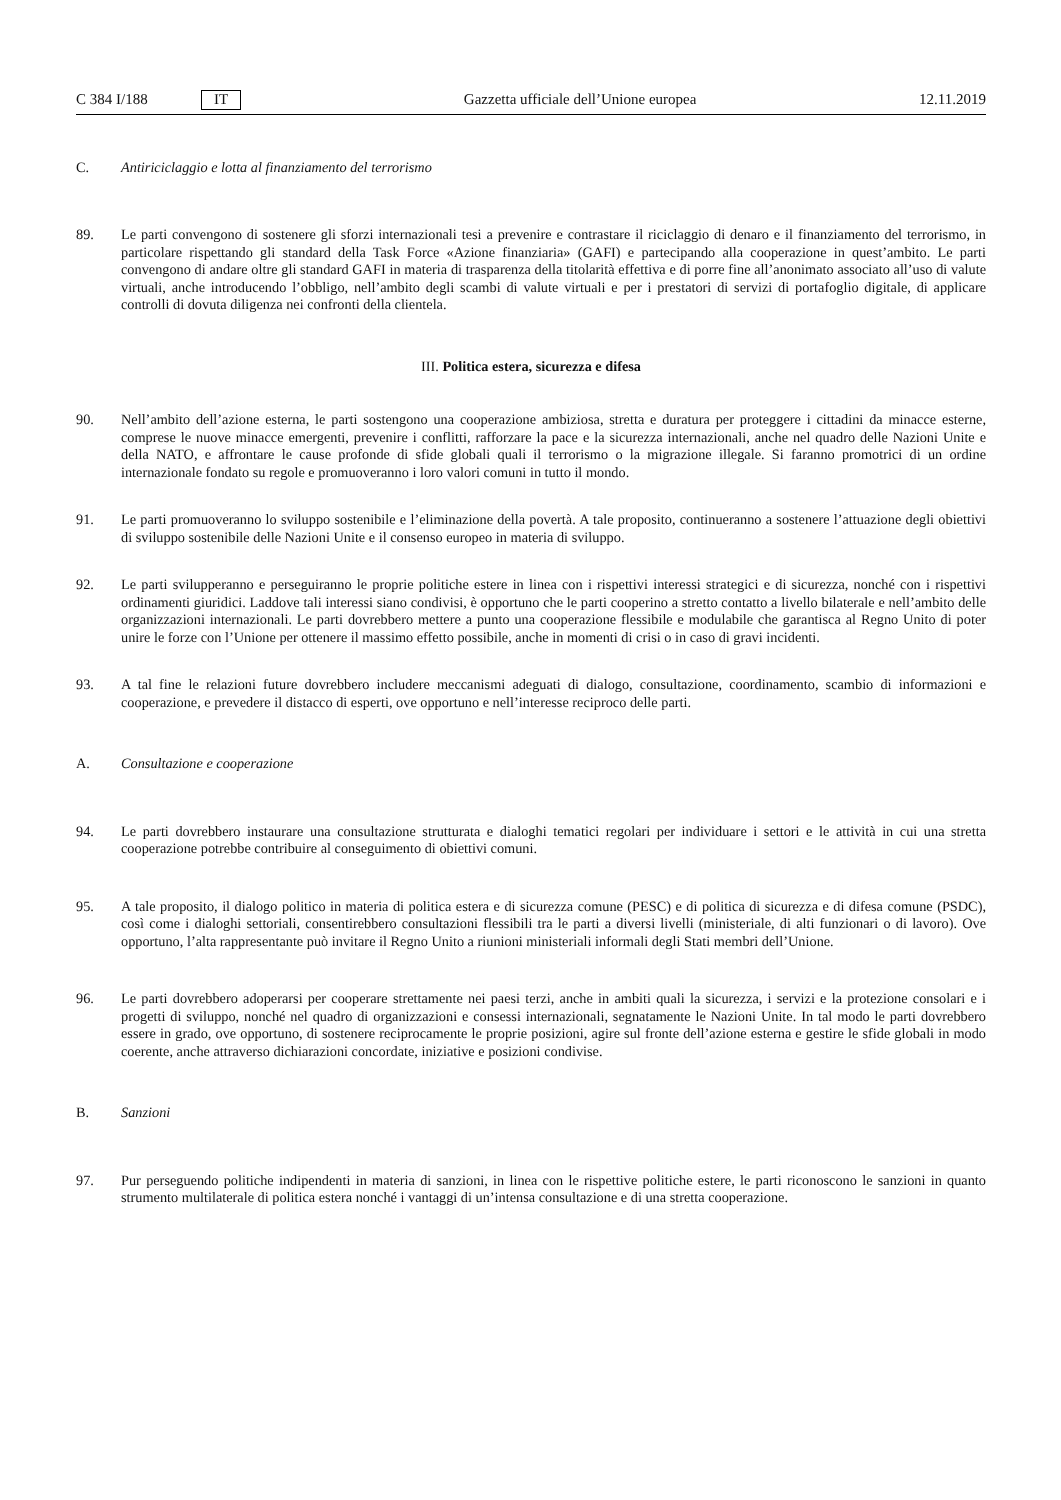C 384 I/188 IT Gazzetta ufficiale dell’Unione europea 12.11.2019
C. Antiriciclaggio e lotta al finanziamento del terrorismo
89. Le parti convengono di sostenere gli sforzi internazionali tesi a prevenire e contrastare il riciclaggio di denaro e il finanziamento del terrorismo, in particolare rispettando gli standard della Task Force «Azione finanziaria» (GAFI) e partecipando alla cooperazione in quest’ambito. Le parti convengono di andare oltre gli standard GAFI in materia di trasparenza della titolarità effettiva e di porre fine all’anonimato associato all’uso di valute virtuali, anche introducendo l’obbligo, nell’ambito degli scambi di valute virtuali e per i prestatori di servizi di portafoglio digitale, di applicare controlli di dovuta diligenza nei confronti della clientela.
III. Politica estera, sicurezza e difesa
90. Nell’ambito dell’azione esterna, le parti sostengono una cooperazione ambiziosa, stretta e duratura per proteggere i cittadini da minacce esterne, comprese le nuove minacce emergenti, prevenire i conflitti, rafforzare la pace e la sicurezza internazionali, anche nel quadro delle Nazioni Unite e della NATO, e affrontare le cause profonde di sfide globali quali il terrorismo o la migrazione illegale. Si faranno promotrici di un ordine internazionale fondato su regole e promuoveranno i loro valori comuni in tutto il mondo.
91. Le parti promuoveranno lo sviluppo sostenibile e l’eliminazione della povertà. A tale proposito, continueranno a sostenere l’attuazione degli obiettivi di sviluppo sostenibile delle Nazioni Unite e il consenso europeo in materia di sviluppo.
92. Le parti svilupperanno e perseguiranno le proprie politiche estere in linea con i rispettivi interessi strategici e di sicurezza, nonché con i rispettivi ordinamenti giuridici. Laddove tali interessi siano condivisi, è opportuno che le parti cooperino a stretto contatto a livello bilaterale e nell’ambito delle organizzazioni internazionali. Le parti dovrebbero mettere a punto una cooperazione flessibile e modulabile che garantisca al Regno Unito di poter unire le forze con l’Unione per ottenere il massimo effetto possibile, anche in momenti di crisi o in caso di gravi incidenti.
93. A tal fine le relazioni future dovrebbero includere meccanismi adeguati di dialogo, consultazione, coordinamento, scambio di informazioni e cooperazione, e prevedere il distacco di esperti, ove opportuno e nell’interesse reciproco delle parti.
A. Consultazione e cooperazione
94. Le parti dovrebbero instaurare una consultazione strutturata e dialoghi tematici regolari per individuare i settori e le attività in cui una stretta cooperazione potrebbe contribuire al conseguimento di obiettivi comuni.
95. A tale proposito, il dialogo politico in materia di politica estera e di sicurezza comune (PESC) e di politica di sicurezza e di difesa comune (PSDC), così come i dialoghi settoriali, consentirebbero consultazioni flessibili tra le parti a diversi livelli (ministeriale, di alti funzionari o di lavoro). Ove opportuno, l’alta rappresentante può invitare il Regno Unito a riunioni ministeriali informali degli Stati membri dell’Unione.
96. Le parti dovrebbero adoperarsi per cooperare strettamente nei paesi terzi, anche in ambiti quali la sicurezza, i servizi e la protezione consolari e i progetti di sviluppo, nonché nel quadro di organizzazioni e consessi internazionali, segnatamente le Nazioni Unite. In tal modo le parti dovrebbero essere in grado, ove opportuno, di sostenere reciprocamente le proprie posizioni, agire sul fronte dell’azione esterna e gestire le sfide globali in modo coerente, anche attraverso dichiarazioni concordate, iniziative e posizioni condivise.
B. Sanzioni
97. Pur perseguendo politiche indipendenti in materia di sanzioni, in linea con le rispettive politiche estere, le parti riconoscono le sanzioni in quanto strumento multilaterale di politica estera nonché i vantaggi di un’intensa consultazione e di una stretta cooperazione.